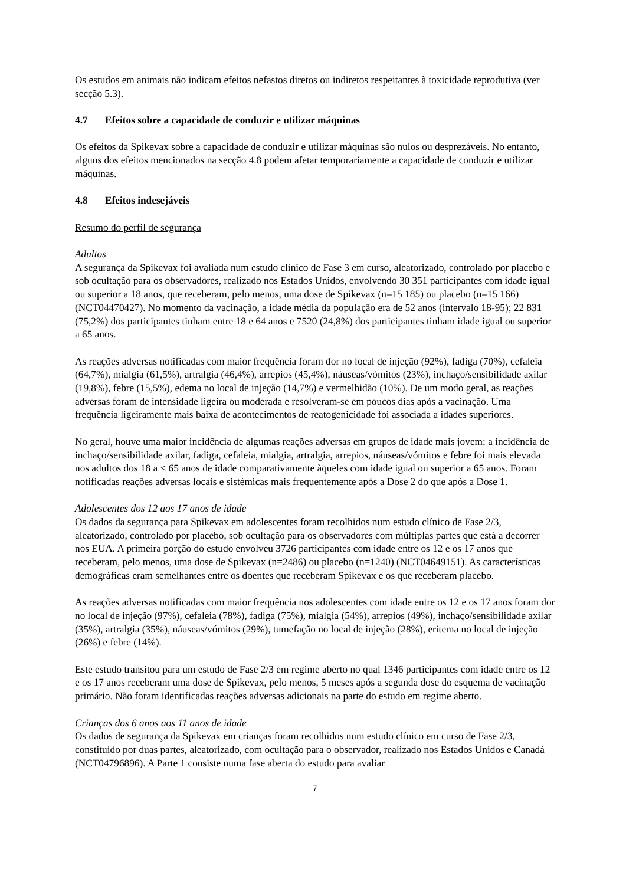Os estudos em animais não indicam efeitos nefastos diretos ou indiretos respeitantes à toxicidade reprodutiva (ver secção 5.3).
4.7 Efeitos sobre a capacidade de conduzir e utilizar máquinas
Os efeitos da Spikevax sobre a capacidade de conduzir e utilizar máquinas são nulos ou desprezáveis. No entanto, alguns dos efeitos mencionados na secção 4.8 podem afetar temporariamente a capacidade de conduzir e utilizar máquinas.
4.8 Efeitos indesejáveis
Resumo do perfil de segurança
Adultos
A segurança da Spikevax foi avaliada num estudo clínico de Fase 3 em curso, aleatorizado, controlado por placebo e sob ocultação para os observadores, realizado nos Estados Unidos, envolvendo 30 351 participantes com idade igual ou superior a 18 anos, que receberam, pelo menos, uma dose de Spikevax (n=15 185) ou placebo (n=15 166) (NCT04470427). No momento da vacinação, a idade média da população era de 52 anos (intervalo 18-95); 22 831 (75,2%) dos participantes tinham entre 18 e 64 anos e 7520 (24,8%) dos participantes tinham idade igual ou superior a 65 anos.
As reações adversas notificadas com maior frequência foram dor no local de injeção (92%), fadiga (70%), cefaleia (64,7%), mialgia (61,5%), artralgia (46,4%), arrepios (45,4%), náuseas/vómitos (23%), inchaço/sensibilidade axilar (19,8%), febre (15,5%), edema no local de injeção (14,7%) e vermelhidão (10%). De um modo geral, as reações adversas foram de intensidade ligeira ou moderada e resolveram-se em poucos dias após a vacinação. Uma frequência ligeiramente mais baixa de acontecimentos de reatogenicidade foi associada a idades superiores.
No geral, houve uma maior incidência de algumas reações adversas em grupos de idade mais jovem: a incidência de inchaço/sensibilidade axilar, fadiga, cefaleia, mialgia, artralgia, arrepios, náuseas/vómitos e febre foi mais elevada nos adultos dos 18 a < 65 anos de idade comparativamente àqueles com idade igual ou superior a 65 anos. Foram notificadas reações adversas locais e sistémicas mais frequentemente após a Dose 2 do que após a Dose 1.
Adolescentes dos 12 aos 17 anos de idade
Os dados da segurança para Spikevax em adolescentes foram recolhidos num estudo clínico de Fase 2/3, aleatorizado, controlado por placebo, sob ocultação para os observadores com múltiplas partes que está a decorrer nos EUA. A primeira porção do estudo envolveu 3726 participantes com idade entre os 12 e os 17 anos que receberam, pelo menos, uma dose de Spikevax (n=2486) ou placebo (n=1240) (NCT04649151). As características demográficas eram semelhantes entre os doentes que receberam Spikevax e os que receberam placebo.
As reações adversas notificadas com maior frequência nos adolescentes com idade entre os 12 e os 17 anos foram dor no local de injeção (97%), cefaleia (78%), fadiga (75%), mialgia (54%), arrepios (49%), inchaço/sensibilidade axilar (35%), artralgia (35%), náuseas/vómitos (29%), tumefação no local de injeção (28%), eritema no local de injeção (26%) e febre (14%).
Este estudo transitou para um estudo de Fase 2/3 em regime aberto no qual 1346 participantes com idade entre os 12 e os 17 anos receberam uma dose de Spikevax, pelo menos, 5 meses após a segunda dose do esquema de vacinação primário. Não foram identificadas reações adversas adicionais na parte do estudo em regime aberto.
Crianças dos 6 anos aos 11 anos de idade
Os dados de segurança da Spikevax em crianças foram recolhidos num estudo clínico em curso de Fase 2/3, constituído por duas partes, aleatorizado, com ocultação para o observador, realizado nos Estados Unidos e Canadá (NCT04796896). A Parte 1 consiste numa fase aberta do estudo para avaliar
7